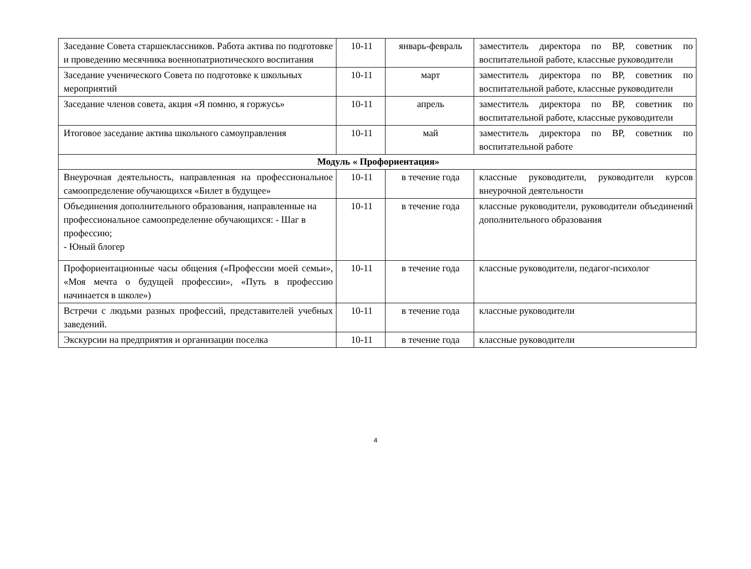| Заседание Совета старшеклассников. Работа актива по подготовке и проведению месячника военнопатриотического воспитания | 10-11 | январь-февраль | заместитель директора по ВР, советник по воспитательной работе, классные руководители |
| Заседание ученического Совета по подготовке к школьных мероприятий | 10-11 | март | заместитель директора по ВР, советник по воспитательной работе, классные руководители |
| Заседание членов совета, акция «Я помню, я горжусь» | 10-11 | апрель | заместитель директора по ВР, советник по воспитательной работе, классные руководители |
| Итоговое заседание актива школьного самоуправления | 10-11 | май | заместитель директора по ВР, советник по воспитательной работе |
| Модуль « Профориентация» | | | |
| Внеурочная деятельность, направленная на профессиональное самоопределение обучающихся «Билет в будущее» | 10-11 | в течение года | классные руководители, руководители курсов внеурочной деятельности |
| Объединения дополнительного образования, направленные на профессиональное самоопределение обучающихся: - Шаг в профессию; - Юный блогер | 10-11 | в течение года | классные руководители, руководители объединений дополнительного образования |
| Профориентационные часы общения («Профессии моей семьи», «Моя мечта о будущей профессии», «Путь в профессию начинается в школе») | 10-11 | в течение года | классные руководители, педагог-психолог |
| Встречи с людьми разных профессий, представителей учебных заведений. | 10-11 | в течение года | классные руководители |
| Экскурсии на предприятия и организации поселка | 10-11 | в течение года | классные руководители |
4